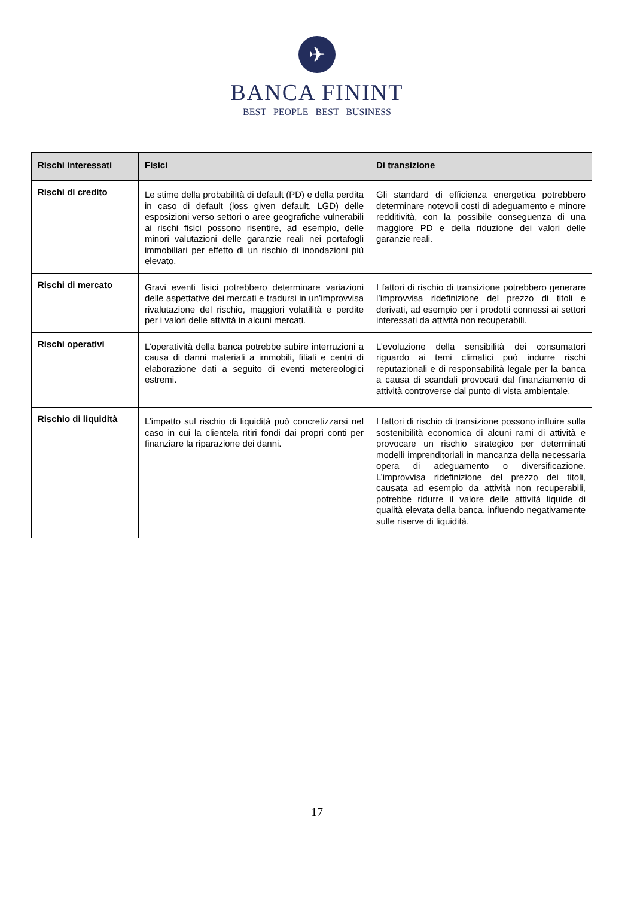✈
BANCA FININT
BEST PEOPLE BEST BUSINESS
| Rischi interessati | Fisici | Di transizione |
| --- | --- | --- |
| Rischi di credito | Le stime della probabilità di default (PD) e della perdita in caso di default (loss given default, LGD) delle esposizioni verso settori o aree geografiche vulnerabili ai rischi fisici possono risentire, ad esempio, delle minori valutazioni delle garanzie reali nei portafogli immobiliari per effetto di un rischio di inondazioni più elevato. | Gli standard di efficienza energetica potrebbero determinare notevoli costi di adeguamento e minore redditività, con la possibile conseguenza di una maggiore PD e della riduzione dei valori delle garanzie reali. |
| Rischi di mercato | Gravi eventi fisici potrebbero determinare variazioni delle aspettative dei mercati e tradursi in un’improvvisa rivalutazione del rischio, maggiori volatilità e perdite per i valori delle attività in alcuni mercati. | I fattori di rischio di transizione potrebbero generare l’improvvisa ridefinizione del prezzo di titoli e derivati, ad esempio per i prodotti connessi ai settori interessati da attività non recuperabili. |
| Rischi operativi | L’operatività della banca potrebbe subire interruzioni a causa di danni materiali a immobili, filiali e centri di elaborazione dati a seguito di eventi metereologici estremi. | L’evoluzione della sensibilità dei consumatori riguardo ai temi climatici può indurre rischi reputazionali e di responsabilità legale per la banca a causa di scandali provocati dal finanziamento di attività controverse dal punto di vista ambientale. |
| Rischio di liquidità | L’impatto sul rischio di liquidità può concretizzarsi nel caso in cui la clientela ritiri fondi dai propri conti per finanziare la riparazione dei danni. | I fattori di rischio di transizione possono influire sulla sostenibilità economica di alcuni rami di attività e provocare un rischio strategico per determinati modelli imprenditoriali in mancanza della necessaria opera di adeguamento o diversificazione. L’improvvisa ridefinizione del prezzo dei titoli, causata ad esempio da attività non recuperabili, potrebbe ridurre il valore delle attività liquide di qualità elevata della banca, influendo negativamente sulle riserve di liquidità. |
17